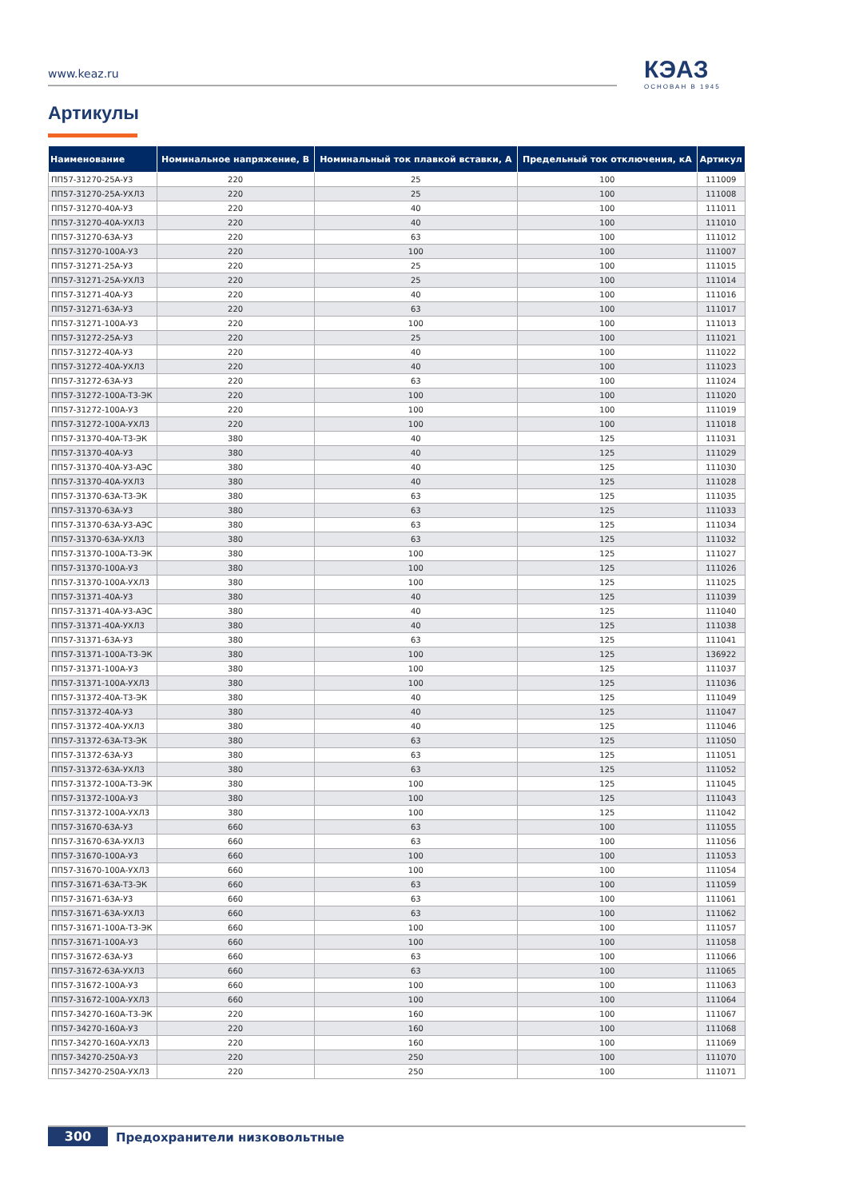www.keaz.ru КЭАЗ
ОСНОВАН В 1945
Артикулы
| Наименование | Номинальное напряжение, В | Номинальный ток плавкой вставки, А | Предельный ток отключения, кА | Артикул |
| --- | --- | --- | --- | --- |
| ПП57-31270-25А-У3 | 220 | 25 | 100 | 111009 |
| ПП57-31270-25А-УХЛ3 | 220 | 25 | 100 | 111008 |
| ПП57-31270-40А-У3 | 220 | 40 | 100 | 111011 |
| ПП57-31270-40А-УХЛ3 | 220 | 40 | 100 | 111010 |
| ПП57-31270-63А-У3 | 220 | 63 | 100 | 111012 |
| ПП57-31270-100А-У3 | 220 | 100 | 100 | 111007 |
| ПП57-31271-25А-У3 | 220 | 25 | 100 | 111015 |
| ПП57-31271-25А-УХЛ3 | 220 | 25 | 100 | 111014 |
| ПП57-31271-40А-У3 | 220 | 40 | 100 | 111016 |
| ПП57-31271-63А-У3 | 220 | 63 | 100 | 111017 |
| ПП57-31271-100А-У3 | 220 | 100 | 100 | 111013 |
| ПП57-31272-25А-У3 | 220 | 25 | 100 | 111021 |
| ПП57-31272-40А-У3 | 220 | 40 | 100 | 111022 |
| ПП57-31272-40А-УХЛ3 | 220 | 40 | 100 | 111023 |
| ПП57-31272-63А-У3 | 220 | 63 | 100 | 111024 |
| ПП57-31272-100А-Т3-ЭК | 220 | 100 | 100 | 111020 |
| ПП57-31272-100А-У3 | 220 | 100 | 100 | 111019 |
| ПП57-31272-100А-УХЛ3 | 220 | 100 | 100 | 111018 |
| ПП57-31370-40А-Т3-ЭК | 380 | 40 | 125 | 111031 |
| ПП57-31370-40А-У3 | 380 | 40 | 125 | 111029 |
| ПП57-31370-40А-У3-АЭС | 380 | 40 | 125 | 111030 |
| ПП57-31370-40А-УХЛ3 | 380 | 40 | 125 | 111028 |
| ПП57-31370-63А-Т3-ЭК | 380 | 63 | 125 | 111035 |
| ПП57-31370-63А-У3 | 380 | 63 | 125 | 111033 |
| ПП57-31370-63А-У3-АЭС | 380 | 63 | 125 | 111034 |
| ПП57-31370-63А-УХЛ3 | 380 | 63 | 125 | 111032 |
| ПП57-31370-100А-Т3-ЭК | 380 | 100 | 125 | 111027 |
| ПП57-31370-100А-У3 | 380 | 100 | 125 | 111026 |
| ПП57-31370-100А-УХЛ3 | 380 | 100 | 125 | 111025 |
| ПП57-31371-40А-У3 | 380 | 40 | 125 | 111039 |
| ПП57-31371-40А-У3-АЭС | 380 | 40 | 125 | 111040 |
| ПП57-31371-40А-УХЛ3 | 380 | 40 | 125 | 111038 |
| ПП57-31371-63А-У3 | 380 | 63 | 125 | 111041 |
| ПП57-31371-100А-Т3-ЭК | 380 | 100 | 125 | 136922 |
| ПП57-31371-100А-У3 | 380 | 100 | 125 | 111037 |
| ПП57-31371-100А-УХЛ3 | 380 | 100 | 125 | 111036 |
| ПП57-31372-40А-Т3-ЭК | 380 | 40 | 125 | 111049 |
| ПП57-31372-40А-У3 | 380 | 40 | 125 | 111047 |
| ПП57-31372-40А-УХЛ3 | 380 | 40 | 125 | 111046 |
| ПП57-31372-63А-Т3-ЭК | 380 | 63 | 125 | 111050 |
| ПП57-31372-63А-У3 | 380 | 63 | 125 | 111051 |
| ПП57-31372-63А-УХЛ3 | 380 | 63 | 125 | 111052 |
| ПП57-31372-100А-Т3-ЭК | 380 | 100 | 125 | 111045 |
| ПП57-31372-100А-У3 | 380 | 100 | 125 | 111043 |
| ПП57-31372-100А-УХЛ3 | 380 | 100 | 125 | 111042 |
| ПП57-31670-63А-У3 | 660 | 63 | 100 | 111055 |
| ПП57-31670-63А-УХЛ3 | 660 | 63 | 100 | 111056 |
| ПП57-31670-100А-У3 | 660 | 100 | 100 | 111053 |
| ПП57-31670-100А-УХЛ3 | 660 | 100 | 100 | 111054 |
| ПП57-31671-63А-Т3-ЭК | 660 | 63 | 100 | 111059 |
| ПП57-31671-63А-У3 | 660 | 63 | 100 | 111061 |
| ПП57-31671-63А-УХЛ3 | 660 | 63 | 100 | 111062 |
| ПП57-31671-100А-Т3-ЭК | 660 | 100 | 100 | 111057 |
| ПП57-31671-100А-У3 | 660 | 100 | 100 | 111058 |
| ПП57-31672-63А-У3 | 660 | 63 | 100 | 111066 |
| ПП57-31672-63А-УХЛ3 | 660 | 63 | 100 | 111065 |
| ПП57-31672-100А-У3 | 660 | 100 | 100 | 111063 |
| ПП57-31672-100А-УХЛ3 | 660 | 100 | 100 | 111064 |
| ПП57-34270-160А-Т3-ЭК | 220 | 160 | 100 | 111067 |
| ПП57-34270-160А-У3 | 220 | 160 | 100 | 111068 |
| ПП57-34270-160А-УХЛ3 | 220 | 160 | 100 | 111069 |
| ПП57-34270-250А-У3 | 220 | 250 | 100 | 111070 |
| ПП57-34270-250А-УХЛ3 | 220 | 250 | 100 | 111071 |
300 Предохранители низковольтные